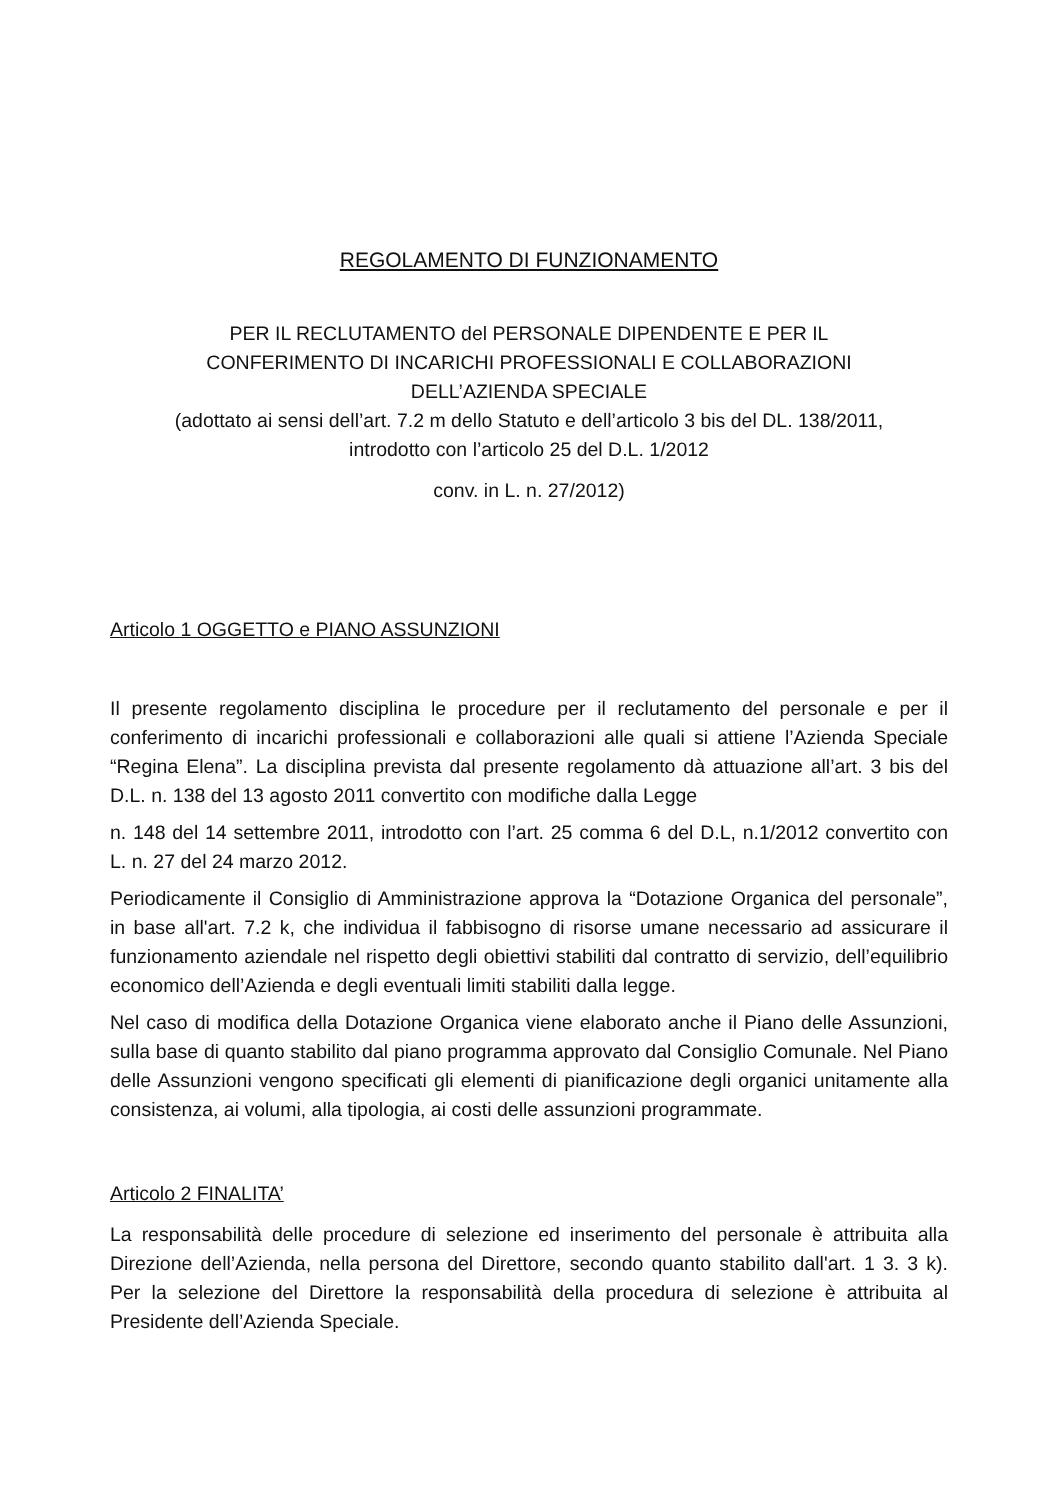REGOLAMENTO DI FUNZIONAMENTO
PER IL RECLUTAMENTO del PERSONALE DIPENDENTE E PER IL
CONFERIMENTO DI INCARICHI PROFESSIONALI E COLLABORAZIONI
DELL’AZIENDA SPECIALE
(adottato ai sensi dell’art. 7.2 m dello Statuto e dell’articolo 3 bis del DL. 138/2011,
introdotto con l’articolo 25 del D.L. 1/2012
conv. in L. n. 27/2012)
Articolo 1 OGGETTO e PIANO ASSUNZIONI
Il presente regolamento disciplina le procedure per il reclutamento del personale e per il conferimento di incarichi professionali e collaborazioni alle quali si attiene l’Azienda Speciale “Regina Elena”. La disciplina prevista dal presente regolamento dà attuazione all’art. 3 bis del D.L. n. 138 del 13 agosto 2011 convertito con modifiche dalla Legge
n. 148 del 14 settembre 2011, introdotto con l’art. 25 comma 6 del D.L, n.1/2012 convertito con L. n. 27 del 24 marzo 2012.
Periodicamente il Consiglio di Amministrazione approva la “Dotazione Organica del personale”, in base all'art. 7.2 k, che individua il fabbisogno di risorse umane necessario ad assicurare il funzionamento aziendale nel rispetto degli obiettivi stabiliti dal contratto di servizio, dell’equilibrio economico dell’Azienda e degli eventuali limiti stabiliti dalla legge.
Nel caso di modifica della Dotazione Organica viene elaborato anche il Piano delle Assunzioni, sulla base di quanto stabilito dal piano programma approvato dal Consiglio Comunale. Nel Piano delle Assunzioni vengono specificati gli elementi di pianificazione degli organici unitamente alla consistenza, ai volumi, alla tipologia, ai costi delle assunzioni programmate.
Articolo 2 FINALITA’
La responsabilità delle procedure di selezione ed inserimento del personale è attribuita alla Direzione dell’Azienda, nella persona del Direttore, secondo quanto stabilito dall'art. 1 3. 3 k). Per la selezione del Direttore la responsabilità della procedura di selezione è attribuita al Presidente dell’Azienda Speciale.